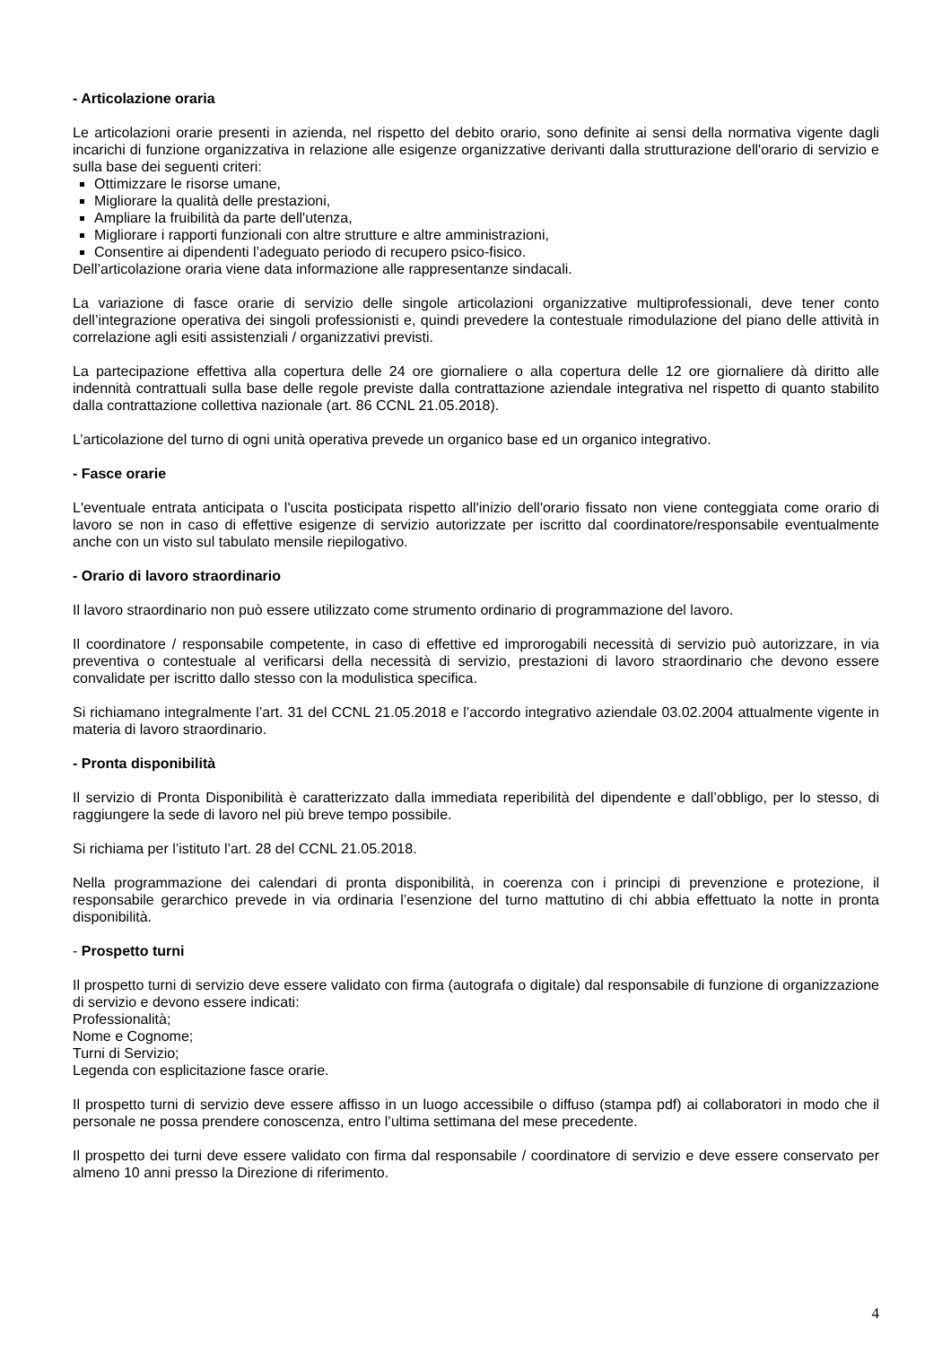- Articolazione oraria
Le articolazioni orarie presenti in azienda, nel rispetto del debito orario, sono definite ai sensi della normativa vigente dagli incarichi di funzione organizzativa in relazione alle esigenze organizzative derivanti dalla strutturazione dell'orario di servizio e sulla base dei seguenti criteri:
Ottimizzare le risorse umane,
Migliorare la qualità delle prestazioni,
Ampliare la fruibilità da parte dell'utenza,
Migliorare i rapporti funzionali con altre strutture e altre amministrazioni,
Consentire ai dipendenti l’adeguato periodo di recupero psico-fisico.
Dell’articolazione oraria viene data informazione alle rappresentanze sindacali.
La variazione di fasce orarie di servizio delle singole articolazioni organizzative multiprofessionali, deve tener conto dell’integrazione operativa dei singoli professionisti e, quindi prevedere la contestuale rimodulazione del piano delle attività in correlazione agli esiti assistenziali / organizzativi previsti.
La partecipazione effettiva alla copertura delle 24 ore giornaliere o alla copertura delle 12 ore giornaliere dà diritto alle indennità contrattuali sulla base delle regole previste dalla contrattazione aziendale integrativa nel rispetto di quanto stabilito dalla contrattazione collettiva nazionale (art. 86 CCNL 21.05.2018).
L’articolazione del turno di ogni unità operativa prevede un organico base ed un organico integrativo.
- Fasce orarie
L'eventuale entrata anticipata o l'uscita posticipata rispetto all'inizio dell'orario fissato non viene conteggiata come orario di lavoro se non in caso di effettive esigenze di servizio autorizzate per iscritto dal coordinatore/responsabile eventualmente anche con un visto sul tabulato mensile riepilogativo.
- Orario di lavoro straordinario
Il lavoro straordinario non può essere utilizzato come strumento ordinario di programmazione del lavoro.
Il coordinatore / responsabile competente, in caso di effettive ed improrogabili necessità di servizio può autorizzare, in via preventiva o contestuale al verificarsi della necessità di servizio, prestazioni di lavoro straordinario che devono essere convalidate per iscritto dallo stesso con la modulistica specifica.
Si richiamano integralmente l’art. 31 del CCNL 21.05.2018 e l’accordo integrativo aziendale 03.02.2004 attualmente vigente in materia di lavoro straordinario.
- Pronta disponibilità
Il servizio di Pronta Disponibilità è caratterizzato dalla immediata reperibilità del dipendente e dall’obbligo, per lo stesso, di raggiungere la sede di lavoro nel più breve tempo possibile.
Si richiama per l’istituto l’art. 28 del CCNL 21.05.2018.
Nella programmazione dei calendari di pronta disponibilità, in coerenza con i principi di prevenzione e protezione, il responsabile gerarchico prevede in via ordinaria l’esenzione del turno mattutino di chi abbia effettuato la notte in pronta disponibilità.
- Prospetto turni
Il prospetto turni di servizio deve essere validato con firma (autografa o digitale) dal responsabile di funzione di organizzazione di servizio e devono essere indicati:
Professionalità;
Nome e Cognome;
Turni di Servizio;
Legenda con esplicitazione fasce orarie.
Il prospetto turni di servizio deve essere affisso in un luogo accessibile o diffuso (stampa pdf) ai collaboratori in modo che il personale ne possa prendere conoscenza, entro l’ultima settimana del mese precedente.
Il prospetto dei turni deve essere validato con firma dal responsabile / coordinatore di servizio e deve essere conservato per almeno 10 anni presso la Direzione di riferimento.
4